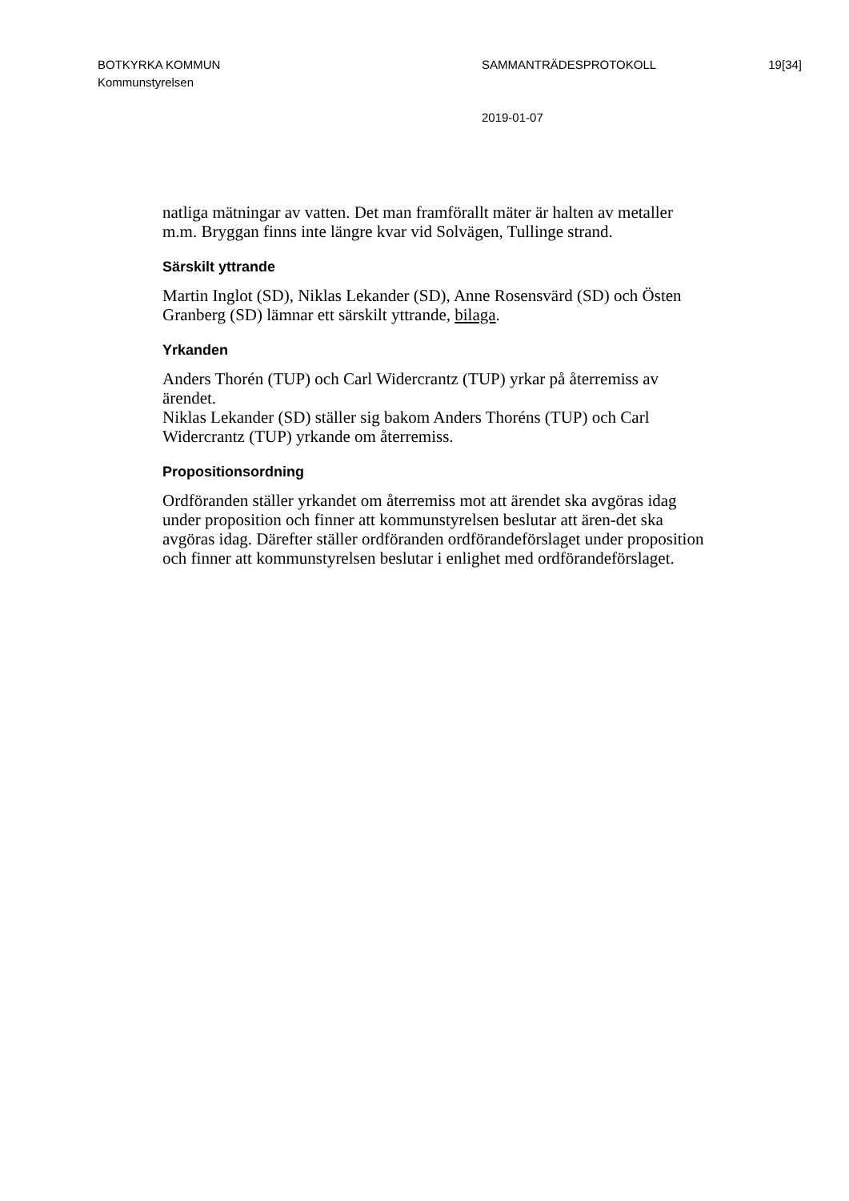BOTKYRKA KOMMUN
Kommunstyrelsen
SAMMANTRÄDESPROTOKOLL
2019-01-07
19[34]
natliga mätningar av vatten. Det man framförallt mäter är halten av metaller m.m. Bryggan finns inte längre kvar vid Solvägen, Tullinge strand.
Särskilt yttrande
Martin Inglot (SD), Niklas Lekander (SD), Anne Rosensvärd (SD) och Östen Granberg (SD) lämnar ett särskilt yttrande, bilaga.
Yrkanden
Anders Thorén (TUP) och Carl Widercrantz (TUP) yrkar på återremiss av ärendet.
Niklas Lekander (SD) ställer sig bakom Anders Thoréns (TUP) och Carl Widercrantz (TUP) yrkande om återremiss.
Propositionsordning
Ordföranden ställer yrkandet om återremiss mot att ärendet ska avgöras idag under proposition och finner att kommunstyrelsen beslutar att ären-det ska avgöras idag. Därefter ställer ordföranden ordförandeförslaget under proposition och finner att kommunstyrelsen beslutar i enlighet med ordförandeförslaget.